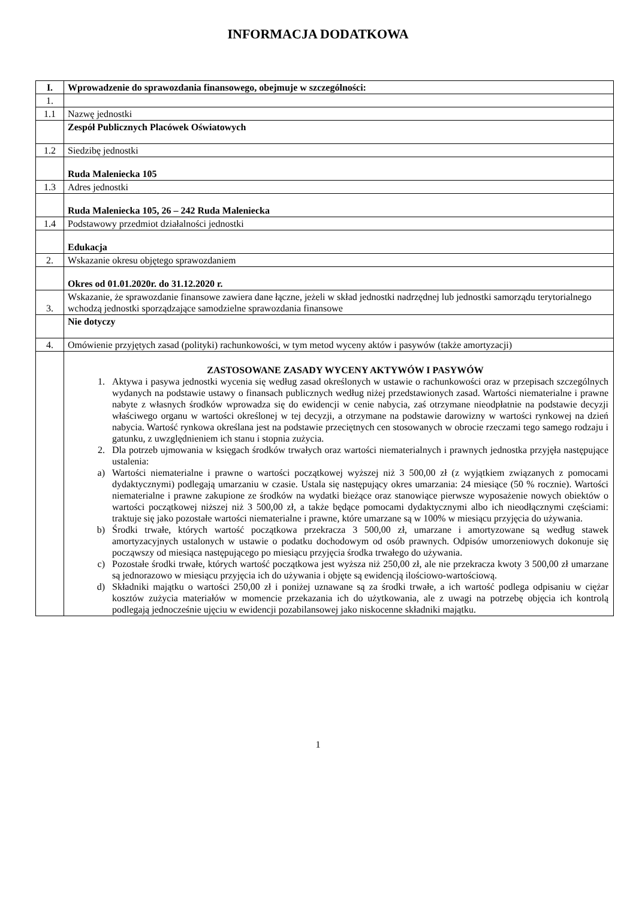INFORMACJA DODATKOWA
| I. | Wprowadzenie do sprawozdania finansowego, obejmuje w szczególności: |
| --- | --- |
| 1. | |
| 1.1 | Nazwę jednostki |
| | Zespół Publicznych Placówek Oświatowych |
| 1.2 | Siedzibę jednostki |
| | Ruda Maleniecka 105 |
| 1.3 | Adres jednostki |
| | Ruda Maleniecka 105, 26 – 242 Ruda Maleniecka |
| 1.4 | Podstawowy przedmiot działalności jednostki |
| | Edukacja |
| 2. | Wskazanie okresu objętego sprawozdaniem |
| | Okres od 01.01.2020r. do 31.12.2020 r. |
| 3. | Wskazanie, że sprawozdanie finansowe zawiera dane łączne, jeżeli w skład jednostki nadrzędnej lub jednostki samorządu terytorialnego wchodzą jednostki sporządzające samodzielne sprawozdania finansowe |
| | Nie dotyczy |
| 4. | Omówienie przyjętych zasad (polityki) rachunkowości, w tym metod wyceny aktów i pasywów (także amortyzacji) |
| | ZASTOSOWANE ZASADY WYCENY AKTYWÓW I PASYWÓW 1. Aktywa i pasywa jednostki wycenia się według zasad określonych w ustawie o rachunkowości oraz w przepisach szczególnych wydanych na podstawie ustawy o finansach publicznych według niżej przedstawionych zasad. Wartości niematerialne i prawne nabyte z własnych środków wprowadza się do ewidencji w cenie nabycia, zaś otrzymane nieodpłatnie na podstawie decyzji właściwego organu w wartości określonej w tej decyzji, a otrzymane na podstawie darowizny w wartości rynkowej na dzień nabycia. Wartość rynkowa określana jest na podstawie przeciętnych cen stosowanych w obrocie rzeczami tego samego rodzaju i gatunku, z uwzględnieniem ich stanu i stopnia zużycia. 2. Dla potrzeb ujmowania w księgach środków trwałych oraz wartości niematerialnych i prawnych jednostka przyjęła następujące ustalenia: a) Wartości niematerialne i prawne o wartości początkowej wyższej niż 3 500,00 zł (z wyjątkiem związanych z pomocami dydaktycznymi) podlegają umarzaniu w czasie. Ustala się następujący okres umarzania: 24 miesiące (50 % rocznie). Wartości niematerialne i prawne zakupione ze środków na wydatki bieżące oraz stanowiące pierwsze wyposażenie nowych obiektów o wartości początkowej niższej niż 3 500,00 zł, a także będące pomocami dydaktycznymi albo ich nieodłącznymi częściami: traktuje się jako pozostałe wartości niematerialne i prawne, które umarzane są w 100% w miesiącu przyjęcia do używania. b) Środki trwałe, których wartość początkowa przekracza 3 500,00 zł, umarzane i amortyzowane są według stawek amortyzacyjnych ustalonych w ustawie o podatku dochodowym od osób prawnych. Odpisów umorzeniowych dokonuje się począwszy od miesiąca następującego po miesiącu przyjęcia środka trwałego do używania. c) Pozostałe środki trwałe, których wartość początkowa jest wyższa niż 250,00 zł, ale nie przekracza kwoty 3 500,00 zł umarzane są jednorazowo w miesiącu przyjęcia ich do używania i objęte są ewidencją ilościowo-wartościową. d) Składniki majątku o wartości 250,00 zł i poniżej uznawane są za środki trwałe, a ich wartość podlega odpisaniu w ciężar kosztów zużycia materiałów w momencie przekazania ich do użytkowania, ale z uwagi na potrzebę objęcia ich kontrolą podlegają jednocześnie ujęciu w ewidencji pozabilansowej jako niskocenne składniki majątku. |
1